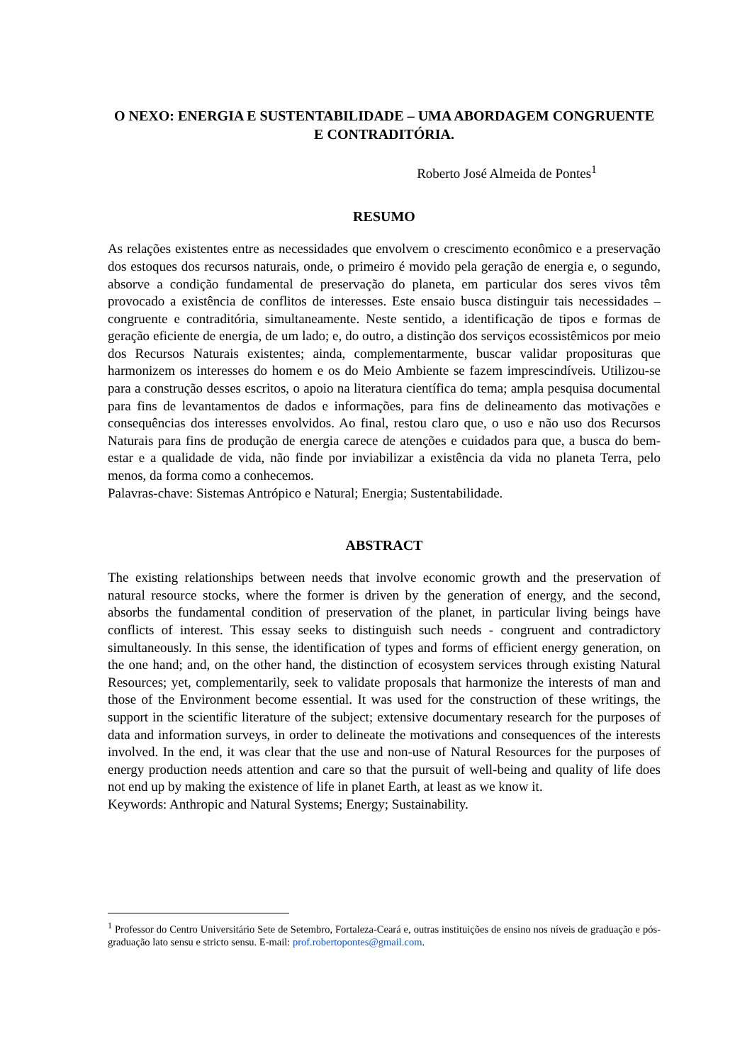O NEXO: ENERGIA E SUSTENTABILIDADE – UMA ABORDAGEM CONGRUENTE E CONTRADITÓRIA.
Roberto José Almeida de Pontes<sup>1</sup>
RESUMO
As relações existentes entre as necessidades que envolvem o crescimento econômico e a preservação dos estoques dos recursos naturais, onde, o primeiro é movido pela geração de energia e, o segundo, absorve a condição fundamental de preservação do planeta, em particular dos seres vivos têm provocado a existência de conflitos de interesses. Este ensaio busca distinguir tais necessidades – congruente e contraditória, simultaneamente. Neste sentido, a identificação de tipos e formas de geração eficiente de energia, de um lado; e, do outro, a distinção dos serviços ecossistêmicos por meio dos Recursos Naturais existentes; ainda, complementarmente, buscar validar proposituras que harmonizem os interesses do homem e os do Meio Ambiente se fazem imprescindíveis. Utilizou-se para a construção desses escritos, o apoio na literatura científica do tema; ampla pesquisa documental para fins de levantamentos de dados e informações, para fins de delineamento das motivações e consequências dos interesses envolvidos. Ao final, restou claro que, o uso e não uso dos Recursos Naturais para fins de produção de energia carece de atenções e cuidados para que, a busca do bem-estar e a qualidade de vida, não finde por inviabilizar a existência da vida no planeta Terra, pelo menos, da forma como a conhecemos.
Palavras-chave: Sistemas Antrópico e Natural; Energia; Sustentabilidade.
ABSTRACT
The existing relationships between needs that involve economic growth and the preservation of natural resource stocks, where the former is driven by the generation of energy, and the second, absorbs the fundamental condition of preservation of the planet, in particular living beings have conflicts of interest. This essay seeks to distinguish such needs - congruent and contradictory simultaneously. In this sense, the identification of types and forms of efficient energy generation, on the one hand; and, on the other hand, the distinction of ecosystem services through existing Natural Resources; yet, complementarily, seek to validate proposals that harmonize the interests of man and those of the Environment become essential. It was used for the construction of these writings, the support in the scientific literature of the subject; extensive documentary research for the purposes of data and information surveys, in order to delineate the motivations and consequences of the interests involved. In the end, it was clear that the use and non-use of Natural Resources for the purposes of energy production needs attention and care so that the pursuit of well-being and quality of life does not end up by making the existence of life in planet Earth, at least as we know it.
Keywords: Anthropic and Natural Systems; Energy; Sustainability.
<sup>1</sup> Professor do Centro Universitário Sete de Setembro, Fortaleza-Ceará e, outras instituições de ensino nos níveis de graduação e pós-graduação lato sensu e stricto sensu. E-mail: prof.robertopontes@gmail.com.